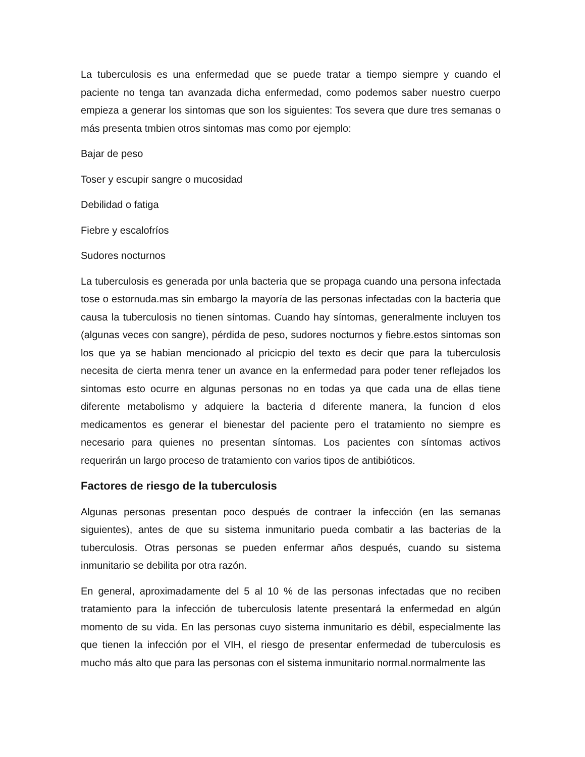La tuberculosis es una enfermedad que se puede tratar a tiempo siempre y cuando el paciente no tenga tan avanzada dicha enfermedad, como podemos saber nuestro cuerpo empieza a generar los sintomas que son los siguientes: Tos severa que dure tres semanas o más presenta tmbien otros sintomas mas como por ejemplo:
Bajar de peso
Toser y escupir sangre o mucosidad
Debilidad o fatiga
Fiebre y escalofríos
Sudores nocturnos
La tuberculosis es generada por unla bacteria que se propaga cuando una persona infectada tose o estornuda.mas sin embargo la mayoría de las personas infectadas con la bacteria que causa la tuberculosis no tienen síntomas. Cuando hay síntomas, generalmente incluyen tos (algunas veces con sangre), pérdida de peso, sudores nocturnos y fiebre.estos sintomas son los que ya se habian mencionado al pricicpio del texto es decir que para la tuberculosis necesita de cierta menra tener un avance en la enfermedad para poder tener reflejados los sintomas esto ocurre en algunas personas no en todas ya que cada una de ellas tiene diferente metabolismo y adquiere la bacteria d diferente manera, la funcion d elos medicamentos es generar el bienestar del paciente pero el tratamiento no siempre es necesario para quienes no presentan síntomas. Los pacientes con síntomas activos requerirán un largo proceso de tratamiento con varios tipos de antibióticos.
Factores de riesgo de la tuberculosis
Algunas personas presentan poco después de contraer la infección (en las semanas siguientes), antes de que su sistema inmunitario pueda combatir a las bacterias de la tuberculosis. Otras personas se pueden enfermar años después, cuando su sistema inmunitario se debilita por otra razón.
En general, aproximadamente del 5 al 10 % de las personas infectadas que no reciben tratamiento para la infección de tuberculosis latente presentará la enfermedad en algún momento de su vida. En las personas cuyo sistema inmunitario es débil, especialmente las que tienen la infección por el VIH, el riesgo de presentar enfermedad de tuberculosis es mucho más alto que para las personas con el sistema inmunitario normal.normalmente las